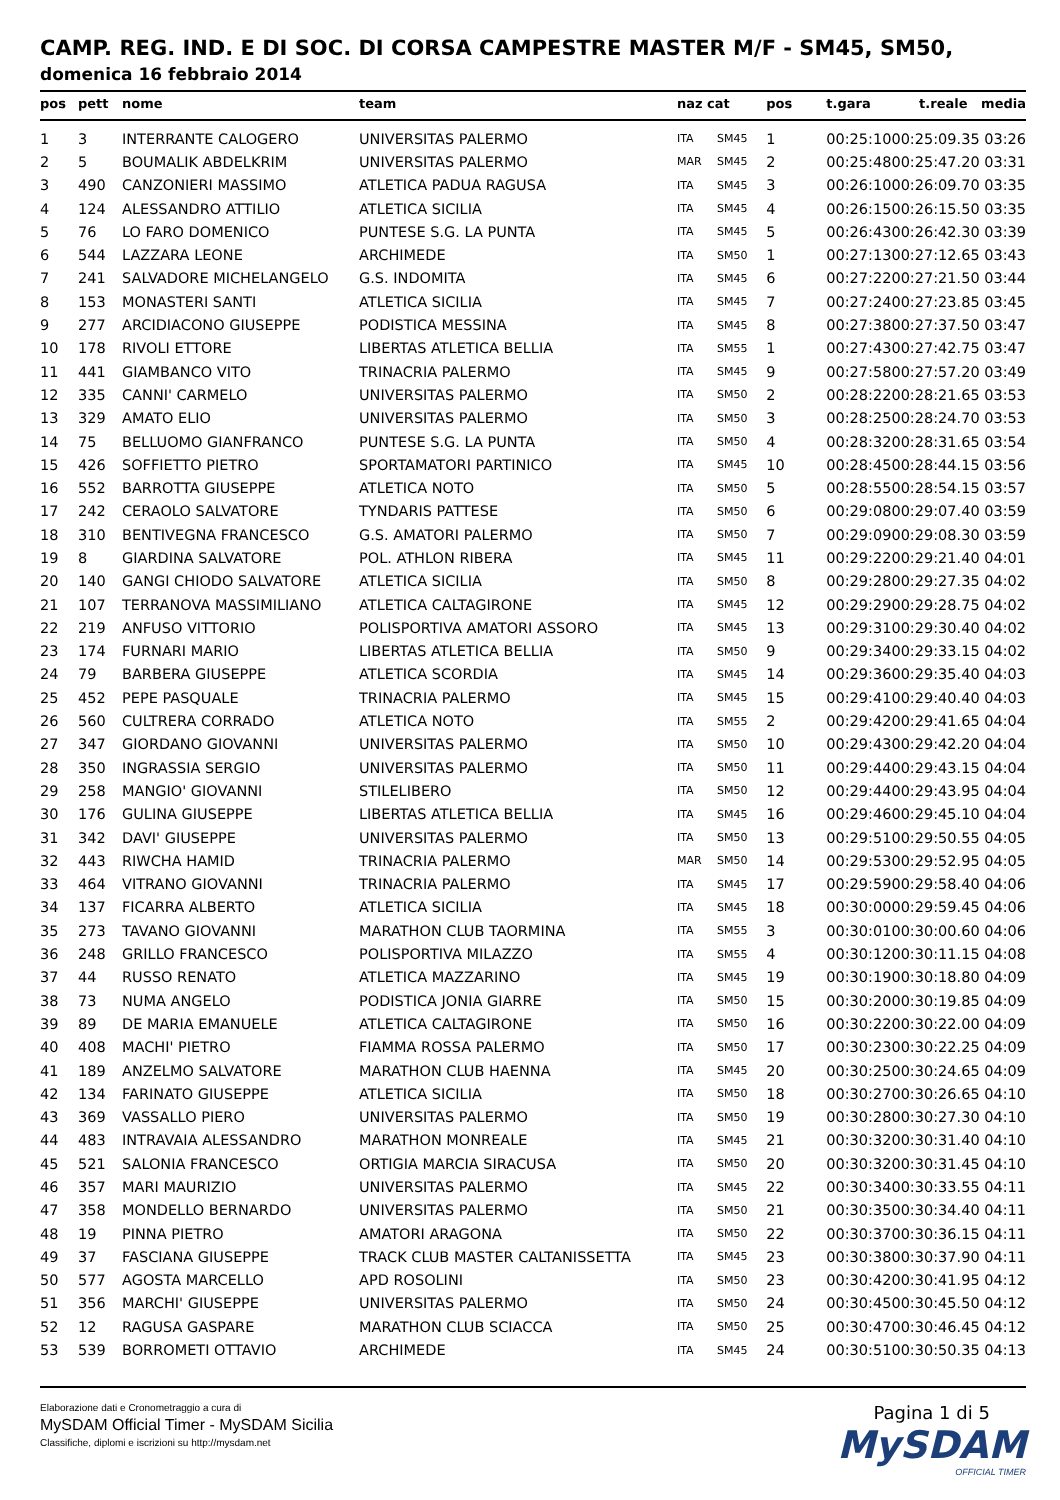CAMP. REG. IND. E DI SOC. DI CORSA CAMPESTRE MASTER M/F - SM45, SM50,
domenica 16 febbraio 2014
| pos | pett | nome | team | naz cat | | pos | t.gara | t.reale media |
| --- | --- | --- | --- | --- | --- | --- | --- | --- |
| 1 | 3 | INTERRANTE CALOGERO | UNIVERSITAS PALERMO | ITA | SM45 | 1 | 00:25:10 | 00:25:09.35 03:26 |
| 2 | 5 | BOUMALIK ABDELKRIM | UNIVERSITAS PALERMO | MAR | SM45 | 2 | 00:25:48 | 00:25:47.20 03:31 |
| 3 | 490 | CANZONIERI MASSIMO | ATLETICA PADUA RAGUSA | ITA | SM45 | 3 | 00:26:10 | 00:26:09.70 03:35 |
| 4 | 124 | ALESSANDRO ATTILIO | ATLETICA SICILIA | ITA | SM45 | 4 | 00:26:15 | 00:26:15.50 03:35 |
| 5 | 76 | LO FARO DOMENICO | PUNTESE S.G. LA PUNTA | ITA | SM45 | 5 | 00:26:43 | 00:26:42.30 03:39 |
| 6 | 544 | LAZZARA LEONE | ARCHIMEDE | ITA | SM50 | 1 | 00:27:13 | 00:27:12.65 03:43 |
| 7 | 241 | SALVADORE MICHELANGELO | G.S. INDOMITA | ITA | SM45 | 6 | 00:27:22 | 00:27:21.50 03:44 |
| 8 | 153 | MONASTERI SANTI | ATLETICA SICILIA | ITA | SM45 | 7 | 00:27:24 | 00:27:23.85 03:45 |
| 9 | 277 | ARCIDIACONO GIUSEPPE | PODISTICA MESSINA | ITA | SM45 | 8 | 00:27:38 | 00:27:37.50 03:47 |
| 10 | 178 | RIVOLI ETTORE | LIBERTAS ATLETICA BELLIA | ITA | SM55 | 1 | 00:27:43 | 00:27:42.75 03:47 |
| 11 | 441 | GIAMBANCO VITO | TRINACRIA PALERMO | ITA | SM45 | 9 | 00:27:58 | 00:27:57.20 03:49 |
| 12 | 335 | CANNI' CARMELO | UNIVERSITAS PALERMO | ITA | SM50 | 2 | 00:28:22 | 00:28:21.65 03:53 |
| 13 | 329 | AMATO ELIO | UNIVERSITAS PALERMO | ITA | SM50 | 3 | 00:28:25 | 00:28:24.70 03:53 |
| 14 | 75 | BELLUOMO GIANFRANCO | PUNTESE S.G. LA PUNTA | ITA | SM50 | 4 | 00:28:32 | 00:28:31.65 03:54 |
| 15 | 426 | SOFFIETTO PIETRO | SPORTAMATORI PARTINICO | ITA | SM45 | 10 | 00:28:45 | 00:28:44.15 03:56 |
| 16 | 552 | BARROTTA GIUSEPPE | ATLETICA NOTO | ITA | SM50 | 5 | 00:28:55 | 00:28:54.15 03:57 |
| 17 | 242 | CERAOLO SALVATORE | TYNDARIS PATTESE | ITA | SM50 | 6 | 00:29:08 | 00:29:07.40 03:59 |
| 18 | 310 | BENTIVEGNA FRANCESCO | G.S. AMATORI PALERMO | ITA | SM50 | 7 | 00:29:09 | 00:29:08.30 03:59 |
| 19 | 8 | GIARDINA SALVATORE | POL. ATHLON RIBERA | ITA | SM45 | 11 | 00:29:22 | 00:29:21.40 04:01 |
| 20 | 140 | GANGI CHIODO SALVATORE | ATLETICA SICILIA | ITA | SM50 | 8 | 00:29:28 | 00:29:27.35 04:02 |
| 21 | 107 | TERRANOVA MASSIMILIANO | ATLETICA CALTAGIRONE | ITA | SM45 | 12 | 00:29:29 | 00:29:28.75 04:02 |
| 22 | 219 | ANFUSO VITTORIO | POLISPORTIVA AMATORI ASSORO | ITA | SM45 | 13 | 00:29:31 | 00:29:30.40 04:02 |
| 23 | 174 | FURNARI MARIO | LIBERTAS ATLETICA BELLIA | ITA | SM50 | 9 | 00:29:34 | 00:29:33.15 04:02 |
| 24 | 79 | BARBERA GIUSEPPE | ATLETICA SCORDIA | ITA | SM45 | 14 | 00:29:36 | 00:29:35.40 04:03 |
| 25 | 452 | PEPE PASQUALE | TRINACRIA PALERMO | ITA | SM45 | 15 | 00:29:41 | 00:29:40.40 04:03 |
| 26 | 560 | CULTRERA CORRADO | ATLETICA NOTO | ITA | SM55 | 2 | 00:29:42 | 00:29:41.65 04:04 |
| 27 | 347 | GIORDANO GIOVANNI | UNIVERSITAS PALERMO | ITA | SM50 | 10 | 00:29:43 | 00:29:42.20 04:04 |
| 28 | 350 | INGRASSIA SERGIO | UNIVERSITAS PALERMO | ITA | SM50 | 11 | 00:29:44 | 00:29:43.15 04:04 |
| 29 | 258 | MANGIO' GIOVANNI | STILELIBERO | ITA | SM50 | 12 | 00:29:44 | 00:29:43.95 04:04 |
| 30 | 176 | GULINA GIUSEPPE | LIBERTAS ATLETICA BELLIA | ITA | SM45 | 16 | 00:29:46 | 00:29:45.10 04:04 |
| 31 | 342 | DAVI' GIUSEPPE | UNIVERSITAS PALERMO | ITA | SM50 | 13 | 00:29:51 | 00:29:50.55 04:05 |
| 32 | 443 | RIWCHA HAMID | TRINACRIA PALERMO | MAR | SM50 | 14 | 00:29:53 | 00:29:52.95 04:05 |
| 33 | 464 | VITRANO GIOVANNI | TRINACRIA PALERMO | ITA | SM45 | 17 | 00:29:59 | 00:29:58.40 04:06 |
| 34 | 137 | FICARRA ALBERTO | ATLETICA SICILIA | ITA | SM45 | 18 | 00:30:00 | 00:29:59.45 04:06 |
| 35 | 273 | TAVANO GIOVANNI | MARATHON CLUB TAORMINA | ITA | SM55 | 3 | 00:30:01 | 00:30:00.60 04:06 |
| 36 | 248 | GRILLO FRANCESCO | POLISPORTIVA MILAZZO | ITA | SM55 | 4 | 00:30:12 | 00:30:11.15 04:08 |
| 37 | 44 | RUSSO RENATO | ATLETICA MAZZARINO | ITA | SM45 | 19 | 00:30:19 | 00:30:18.80 04:09 |
| 38 | 73 | NUMA ANGELO | PODISTICA JONIA GIARRE | ITA | SM50 | 15 | 00:30:20 | 00:30:19.85 04:09 |
| 39 | 89 | DE MARIA EMANUELE | ATLETICA CALTAGIRONE | ITA | SM50 | 16 | 00:30:22 | 00:30:22.00 04:09 |
| 40 | 408 | MACHI' PIETRO | FIAMMA ROSSA PALERMO | ITA | SM50 | 17 | 00:30:23 | 00:30:22.25 04:09 |
| 41 | 189 | ANZELMO SALVATORE | MARATHON CLUB HAENNA | ITA | SM45 | 20 | 00:30:25 | 00:30:24.65 04:09 |
| 42 | 134 | FARINATO GIUSEPPE | ATLETICA SICILIA | ITA | SM50 | 18 | 00:30:27 | 00:30:26.65 04:10 |
| 43 | 369 | VASSALLO PIERO | UNIVERSITAS PALERMO | ITA | SM50 | 19 | 00:30:28 | 00:30:27.30 04:10 |
| 44 | 483 | INTRAVAIA ALESSANDRO | MARATHON MONREALE | ITA | SM45 | 21 | 00:30:32 | 00:30:31.40 04:10 |
| 45 | 521 | SALONIA FRANCESCO | ORTIGIA MARCIA SIRACUSA | ITA | SM50 | 20 | 00:30:32 | 00:30:31.45 04:10 |
| 46 | 357 | MARI MAURIZIO | UNIVERSITAS PALERMO | ITA | SM45 | 22 | 00:30:34 | 00:30:33.55 04:11 |
| 47 | 358 | MONDELLO BERNARDO | UNIVERSITAS PALERMO | ITA | SM50 | 21 | 00:30:35 | 00:30:34.40 04:11 |
| 48 | 19 | PINNA PIETRO | AMATORI ARAGONA | ITA | SM50 | 22 | 00:30:37 | 00:30:36.15 04:11 |
| 49 | 37 | FASCIANA GIUSEPPE | TRACK CLUB MASTER CALTANISSETTA | ITA | SM45 | 23 | 00:30:38 | 00:30:37.90 04:11 |
| 50 | 577 | AGOSTA MARCELLO | APD ROSOLINI | ITA | SM50 | 23 | 00:30:42 | 00:30:41.95 04:12 |
| 51 | 356 | MARCHI' GIUSEPPE | UNIVERSITAS PALERMO | ITA | SM50 | 24 | 00:30:45 | 00:30:45.50 04:12 |
| 52 | 12 | RAGUSA GASPARE | MARATHON CLUB SCIACCA | ITA | SM50 | 25 | 00:30:47 | 00:30:46.45 04:12 |
| 53 | 539 | BORROMETI OTTAVIO | ARCHIMEDE | ITA | SM45 | 24 | 00:30:51 | 00:30:50.35 04:13 |
Elaborazione dati e Cronometraggio a cura di
MySDAM Official Timer - MySDAM Sicilia
Classifiche, diplomi e iscrizioni su http://mysdam.net
Pagina 1 di 5
MySDAM
OFFICIAL TIMER